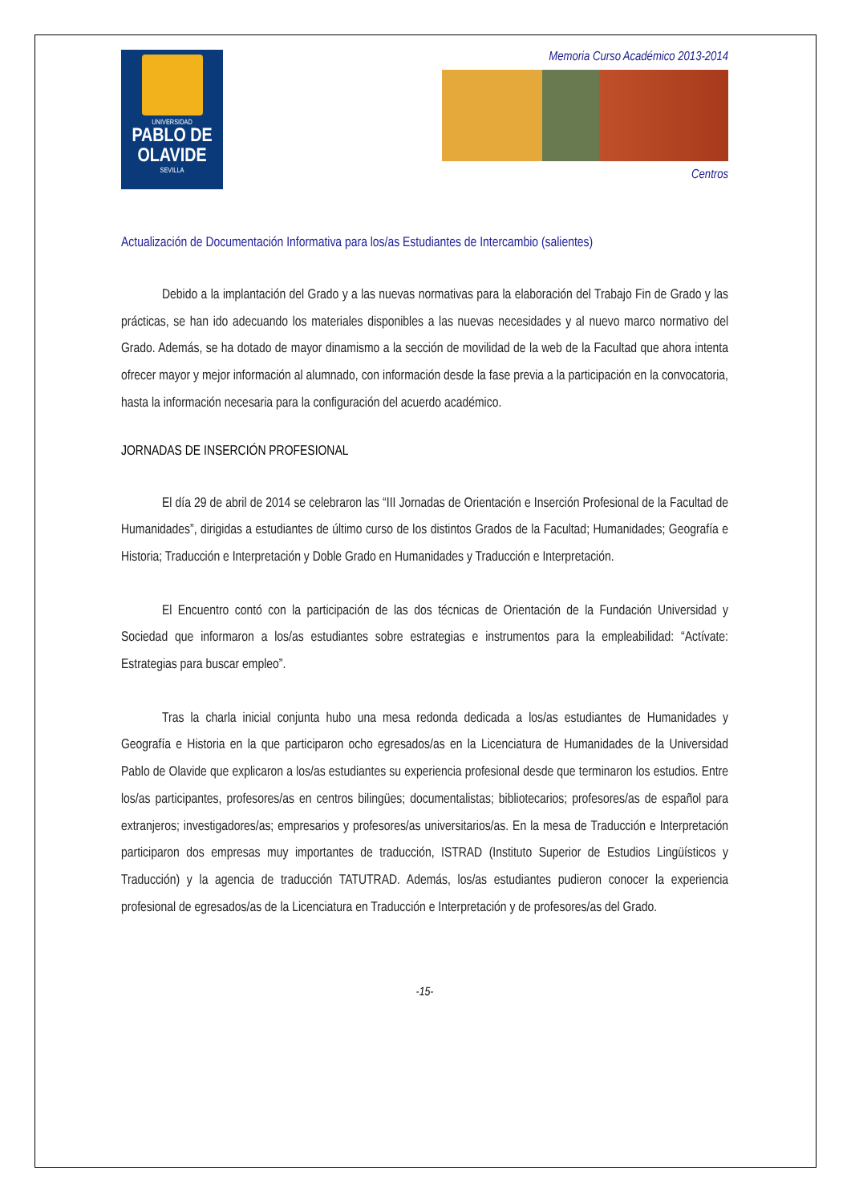UNIVERSIDAD
PABLO DE
OLAVIDE
SEVILLA
Memoria Curso Académico 2013-2014
Centros
Actualización de Documentación Informativa para los/as Estudiantes de Intercambio (salientes)
Debido a la implantación del Grado y a las nuevas normativas para la elaboración del Trabajo Fin de Grado y las prácticas, se han ido adecuando los materiales disponibles a las nuevas necesidades y al nuevo marco normativo del Grado. Además, se ha dotado de mayor dinamismo a la sección de movilidad de la web de la Facultad que ahora intenta ofrecer mayor y mejor información al alumnado, con información desde la fase previa a la participación en la convocatoria, hasta la información necesaria para la configuración del acuerdo académico.
JORNADAS DE INSERCIÓN PROFESIONAL
El día 29 de abril de 2014 se celebraron las “III Jornadas de Orientación e Inserción Profesional de la Facultad de Humanidades”, dirigidas a estudiantes de último curso de los distintos Grados de la Facultad; Humanidades; Geografía e Historia; Traducción e Interpretación y Doble Grado en Humanidades y Traducción e Interpretación.
El Encuentro contó con la participación de las dos técnicas de Orientación de la Fundación Universidad y Sociedad que informaron a los/as estudiantes sobre estrategias e instrumentos para la empleabilidad: “Actívate: Estrategias para buscar empleo”.
Tras la charla inicial conjunta hubo una mesa redonda dedicada a los/as estudiantes de Humanidades y Geografía e Historia en la que participaron ocho egresados/as en la Licenciatura de Humanidades de la Universidad Pablo de Olavide que explicaron a los/as estudiantes su experiencia profesional desde que terminaron los estudios. Entre los/as participantes, profesores/as en centros bilingües; documentalistas; bibliotecarios; profesores/as de español para extranjeros; investigadores/as; empresarios y profesores/as universitarios/as. En la mesa de Traducción e Interpretación participaron dos empresas muy importantes de traducción, ISTRAD (Instituto Superior de Estudios Lingüísticos y Traducción) y la agencia de traducción TATUTRAD. Además, los/as estudiantes pudieron conocer la experiencia profesional de egresados/as de la Licenciatura en Traducción e Interpretación y de profesores/as del Grado.
-15-